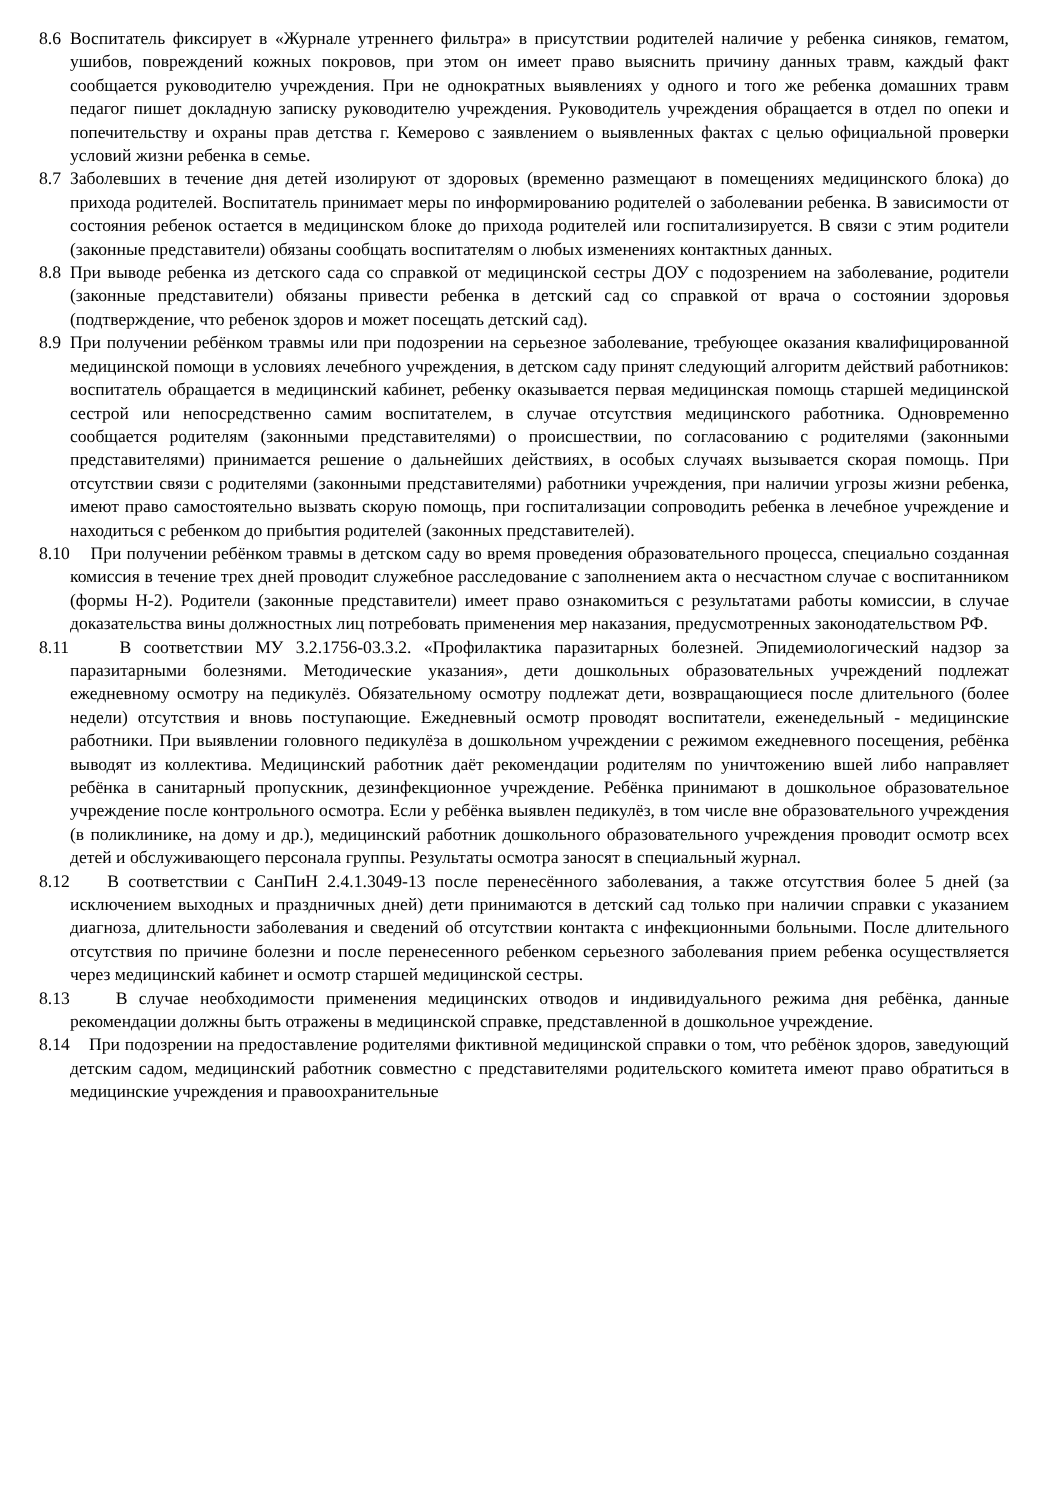8.6
Воспитатель фиксирует в «Журнале утреннего фильтра» в присутствии родителей наличие у ребенка синяков, гематом, ушибов, повреждений кожных покровов, при этом он имеет право выяснить причину данных травм, каждый факт сообщается руководителю учреждения. При не однократных выявлениях у одного и того же ребенка домашних травм педагог пишет докладную записку руководителю учреждения. Руководитель учреждения обращается в отдел по опеки и попечительству и охраны прав детства г. Кемерово с заявлением о выявленных фактах с целью официальной проверки условий жизни ребенка в семье.
8.7
Заболевших в течение дня детей изолируют от здоровых (временно размещают в помещениях медицинского блока) до прихода родителей. Воспитатель принимает меры по информированию родителей о заболевании ребенка. В зависимости от состояния ребенок остается в медицинском блоке до прихода родителей или госпитализируется. В связи с этим родители (законные представители) обязаны сообщать воспитателям о любых изменениях контактных данных.
8.8
При выводе ребенка из детского сада со справкой от медицинской сестры ДОУ с подозрением на заболевание, родители (законные представители) обязаны привести ребенка в детский сад со справкой от врача о состоянии здоровья (подтверждение, что ребенок здоров и может посещать детский сад).
8.9
При получении ребёнком травмы или при подозрении на серьезное заболевание, требующее оказания квалифицированной медицинской помощи в условиях лечебного учреждения, в детском саду принят следующий алгоритм действий работников: воспитатель обращается в медицинский кабинет, ребенку оказывается первая медицинская помощь старшей медицинской сестрой или непосредственно самим воспитателем, в случае отсутствия медицинского работника. Одновременно сообщается родителям (законными представителями) о происшествии, по согласованию с родителями (законными представителями) принимается решение о дальнейших действиях, в особых случаях вызывается скорая помощь. При отсутствии связи с родителями (законными представителями) работники учреждения, при наличии угрозы жизни ребенка, имеют право самостоятельно вызвать скорую помощь, при госпитализации сопроводить ребенка в лечебное учреждение и находиться с ребенком до прибытия родителей (законных представителей).
8.10
При получении ребёнком травмы в детском саду во время проведения образовательного процесса, специально созданная комиссия в течение трех дней проводит служебное расследование с заполнением акта о несчастном случае с воспитанником (формы Н-2). Родители (законные представители) имеет право ознакомиться с результатами работы комиссии, в случае доказательства вины должностных лиц потребовать применения мер наказания, предусмотренных законодательством РФ.
8.11
В соответствии МУ 3.2.1756-03.3.2. «Профилактика паразитарных болезней. Эпидемиологический надзор за паразитарными болезнями. Методические указания», дети дошкольных образовательных учреждений подлежат ежедневному осмотру на педикулёз. Обязательному осмотру подлежат дети, возвращающиеся после длительного (более недели) отсутствия и вновь поступающие. Ежедневный осмотр проводят воспитатели, еженедельный - медицинские работники. При выявлении головного педикулёза в дошкольном учреждении с режимом ежедневного посещения, ребёнка выводят из коллектива. Медицинский работник даёт рекомендации родителям по уничтожению вшей либо направляет ребёнка в санитарный пропускник, дезинфекционное учреждение. Ребёнка принимают в дошкольное образовательное учреждение после контрольного осмотра. Если у ребёнка выявлен педикулёз, в том числе вне образовательного учреждения (в поликлинике, на дому и др.), медицинский работник дошкольного образовательного учреждения проводит осмотр всех детей и обслуживающего персонала группы. Результаты осмотра заносят в специальный журнал.
8.12
В соответствии с СанПиН 2.4.1.3049-13 после перенесённого заболевания, а также отсутствия более 5 дней (за исключением выходных и праздничных дней) дети принимаются в детский сад только при наличии справки с указанием диагноза, длительности заболевания и сведений об отсутствии контакта с инфекционными больными. После длительного отсутствия по причине болезни и после перенесенного ребенком серьезного заболевания прием ребенка осуществляется через медицинский кабинет и осмотр старшей медицинской сестры.
8.13
В случае необходимости применения медицинских отводов и индивидуального режима дня ребёнка, данные рекомендации должны быть отражены в медицинской справке, представленной в дошкольное учреждение.
8.14
При подозрении на предоставление родителями фиктивной медицинской справки о том, что ребёнок здоров, заведующий детским садом, медицинский работник совместно с представителями родительского комитета имеют право обратиться в медицинские учреждения и правоохранительные